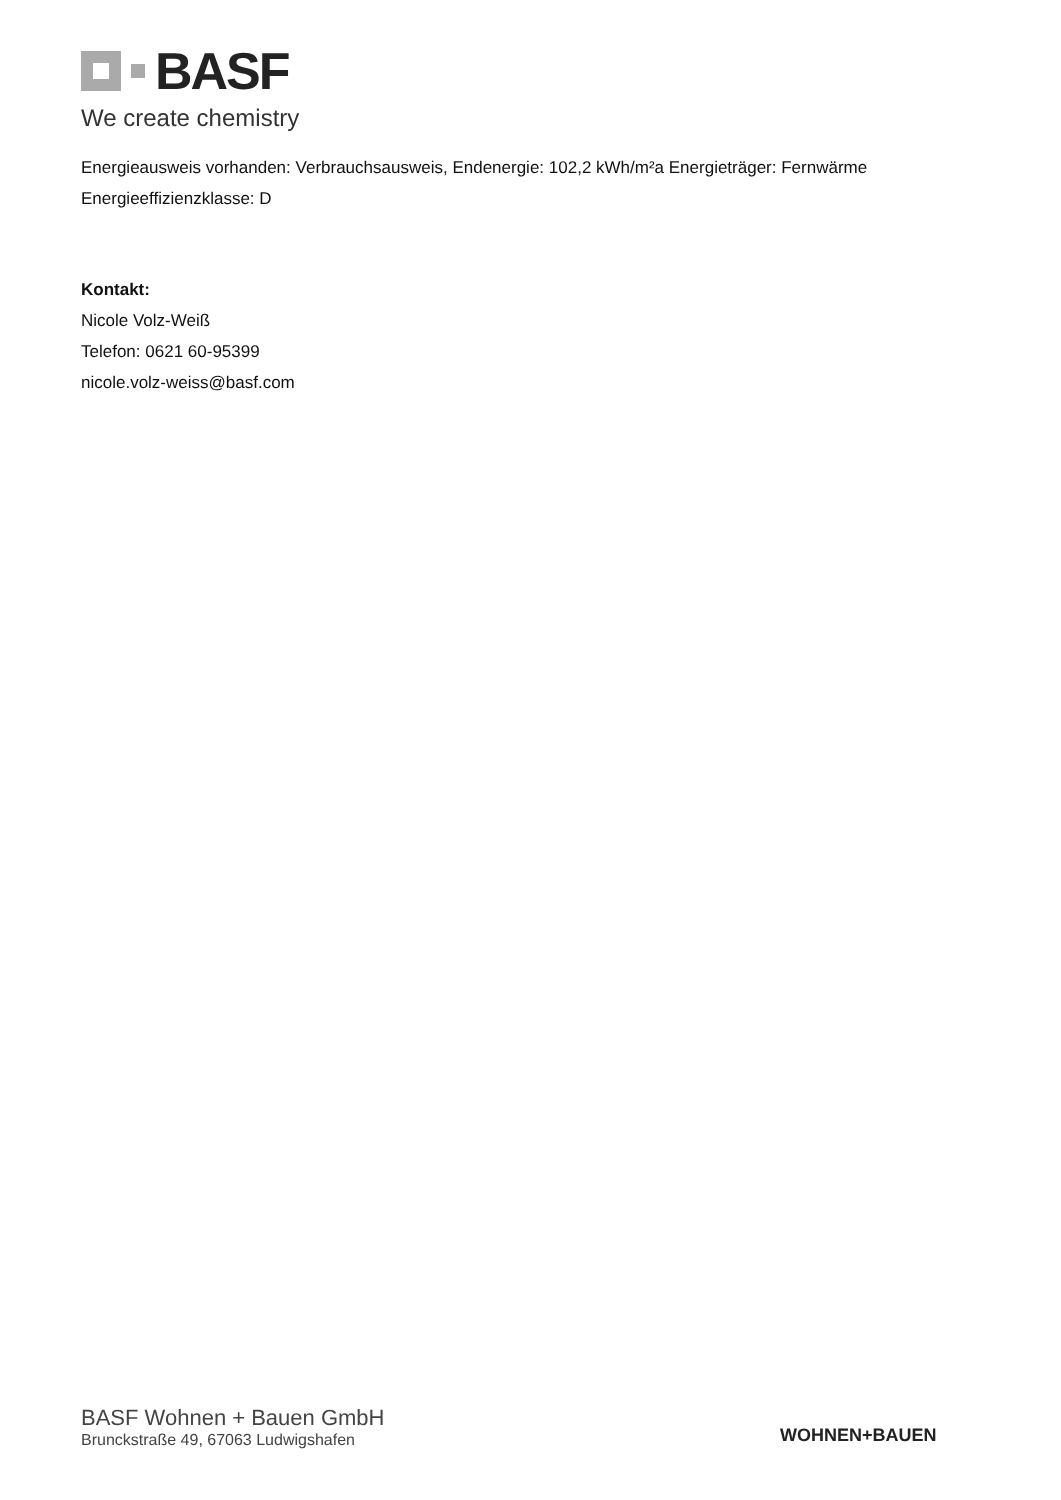BASF
We create chemistry
Energieausweis vorhanden: Verbrauchsausweis, Endenergie: 102,2 kWh/m²a Energieträger: Fernwärme Energieeffizienzklasse: D
Kontakt:
Nicole Volz-Weiß
Telefon: 0621 60-95399
nicole.volz-weiss@basf.com
BASF Wohnen + Bauen GmbH
Brunckstraße 49, 67063 Ludwigshafen
WOHNEN+BAUEN